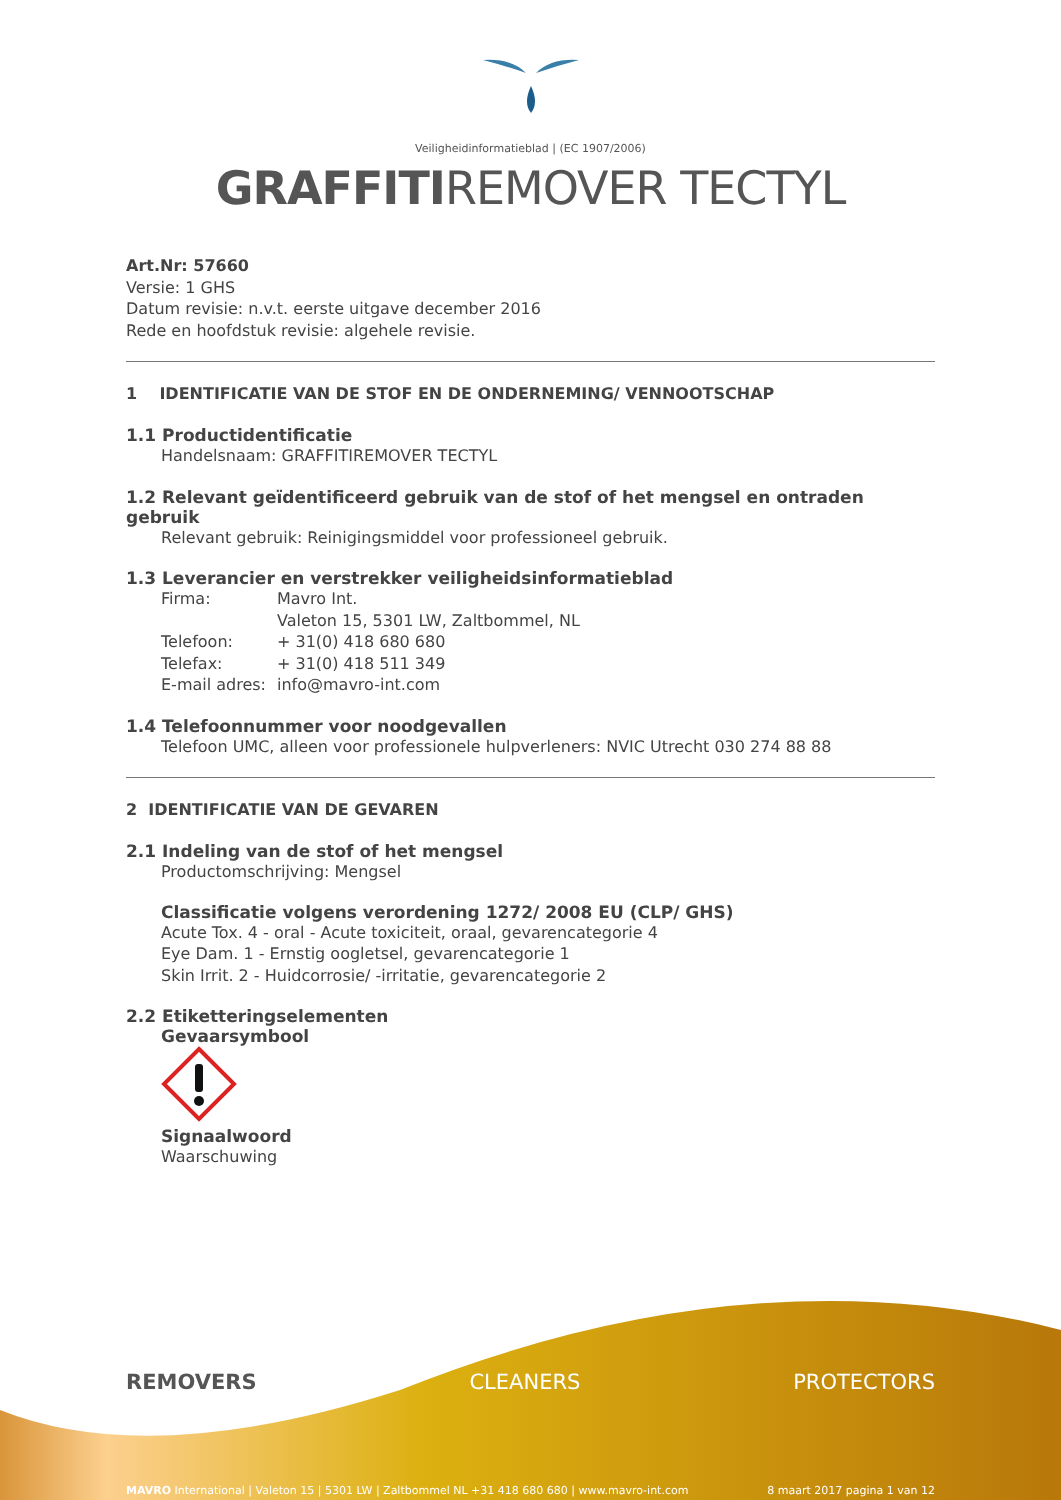Veiligheidinformatieblad | (EC 1907/2006)
GRAFFITIREMOVER TECTYL
Art.Nr: 57660
Versie: 1 GHS
Datum revisie: n.v.t. eerste uitgave december 2016
Rede en hoofdstuk revisie: algehele revisie.
1 IDENTIFICATIE VAN DE STOF EN DE ONDERNEMING/ VENNOOTSCHAP
1.1 Productidentificatie
Handelsnaam: GRAFFITIREMOVER TECTYL
1.2 Relevant geïdentificeerd gebruik van de stof of het mengsel en ontraden gebruik
Relevant gebruik: Reinigingsmiddel voor professioneel gebruik.
1.3 Leverancier en verstrekker veiligheidsinformatieblad
| Firma: | Mavro Int. |
| | Valeton 15, 5301 LW, Zaltbommel, NL |
| Telefoon: | + 31(0) 418 680 680 |
| Telefax: | + 31(0) 418 511 349 |
| E-mail adres: | info@mavro-int.com |
1.4 Telefoonnummer voor noodgevallen
Telefoon UMC, alleen voor professionele hulpverleners: NVIC Utrecht 030 274 88 88
2 IDENTIFICATIE VAN DE GEVAREN
2.1 Indeling van de stof of het mengsel
Productomschrijving: Mengsel
Classificatie volgens verordening 1272/ 2008 EU (CLP/ GHS)
Acute Tox. 4 - oral - Acute toxiciteit, oraal, gevarencategorie 4
Eye Dam. 1 - Ernstig oogletsel, gevarencategorie 1
Skin Irrit. 2 - Huidcorrosie/ -irritatie, gevarencategorie 2
2.2 Etiketteringselementen
Gevaarsymbool
Signaalwoord
Waarschuwing
REMOVERS CLEANERS PROTECTORS
MAVRO International | Valeton 15 | 5301 LW | Zaltbommel NL +31 418 680 680 | www.mavro-int.com 8 maart 2017 pagina 1 van 12